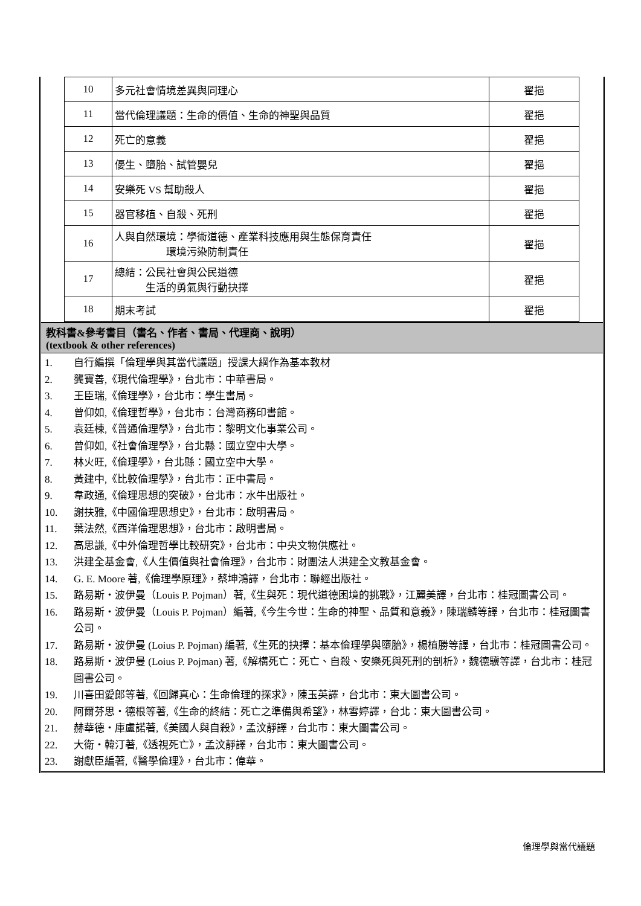| 10 | 多元社會情境差異與同理心 | 翟挹 |
| 11 | 當代倫理議題：生命的價值、生命的神聖與品質 | 翟挹 |
| 12 | 死亡的意義 | 翟挹 |
| 13 | 優生、墮胎、試管嬰兒 | 翟挹 |
| 14 | 安樂死 VS 幫助殺人 | 翟挹 |
| 15 | 器官移植、自殺、死刑 | 翟挹 |
| 16 | 人與自然環境：學術道德、產業科技應用與生態保育責任 環境污染防制責任 | 翟挹 |
| 17 | 總結：公民社會與公民道德 生活的勇氣與行動抉擇 | 翟挹 |
| 18 | 期末考試 | 翟挹 |
教科書&參考書目（書名、作者、書局、代理商、說明）
(textbook & other references)
1. 自行編撰「倫理學與其當代議題」授課大綱作為基本教材
2. 龔寶善,《現代倫理學》，台北市：中華書局。
3. 王臣瑞,《倫理學》，台北市：學生書局。
4. 曾仰如,《倫理哲學》，台北市：台灣商務印書館。
5. 袁廷棟,《普通倫理學》，台北市：黎明文化事業公司。
6. 曾仰如,《社會倫理學》，台北縣：國立空中大學。
7. 林火旺,《倫理學》，台北縣：國立空中大學。
8. 黃建中,《比較倫理學》，台北市：正中書局。
9. 韋政通,《倫理思想的突破》，台北市：水牛出版社。
10. 謝扶雅,《中國倫理思想史》，台北市：啟明書局。
11. 葉法然,《西洋倫理思想》，台北市：啟明書局。
12. 高思謙,《中外倫理哲學比較研究》，台北市：中央文物供應社。
13. 洪建全基金會,《人生價值與社會倫理》，台北市：財團法人洪建全文教基金會。
14. G. E. Moore 著,《倫理學原理》，蔡坤鴻譯，台北市：聯經出版社。
15. 路易斯・波伊曼（Louis P. Pojman）著,《生與死：現代道德困境的挑戰》，江麗美譯，台北市：桂冠圖書公司。
16. 路易斯・波伊曼（Louis P. Pojman）編著,《今生今世：生命的神聖、品質和意義》，陳瑞麟等譯，台北市：桂冠圖書公司。
17. 路易斯・波伊曼 (Loius P. Pojman) 編著,《生死的抉擇：基本倫理學與墮胎》，楊植勝等譯，台北市：桂冠圖書公司。
18. 路易斯・波伊曼 (Loius P. Pojman) 著,《解構死亡：死亡、自殺、安樂死與死刑的剖析》，魏德驥等譯，台北市：桂冠圖書公司。
19. 川喜田愛郎等著,《回歸真心：生命倫理的探求》，陳玉英譯，台北市：東大圖書公司。
20. 阿爾芬思・德根等著,《生命的終結：死亡之準備與希望》，林雪婷譯，台北：東大圖書公司。
21. 赫華德・庫盧諾著,《美國人與自殺》，孟汶靜譯，台北市：東大圖書公司。
22. 大衛・韓汀著,《透視死亡》，孟汶靜譯，台北市：東大圖書公司。
23. 謝獻臣編著,《醫學倫理》，台北市：偉華。
倫理學與當代議題